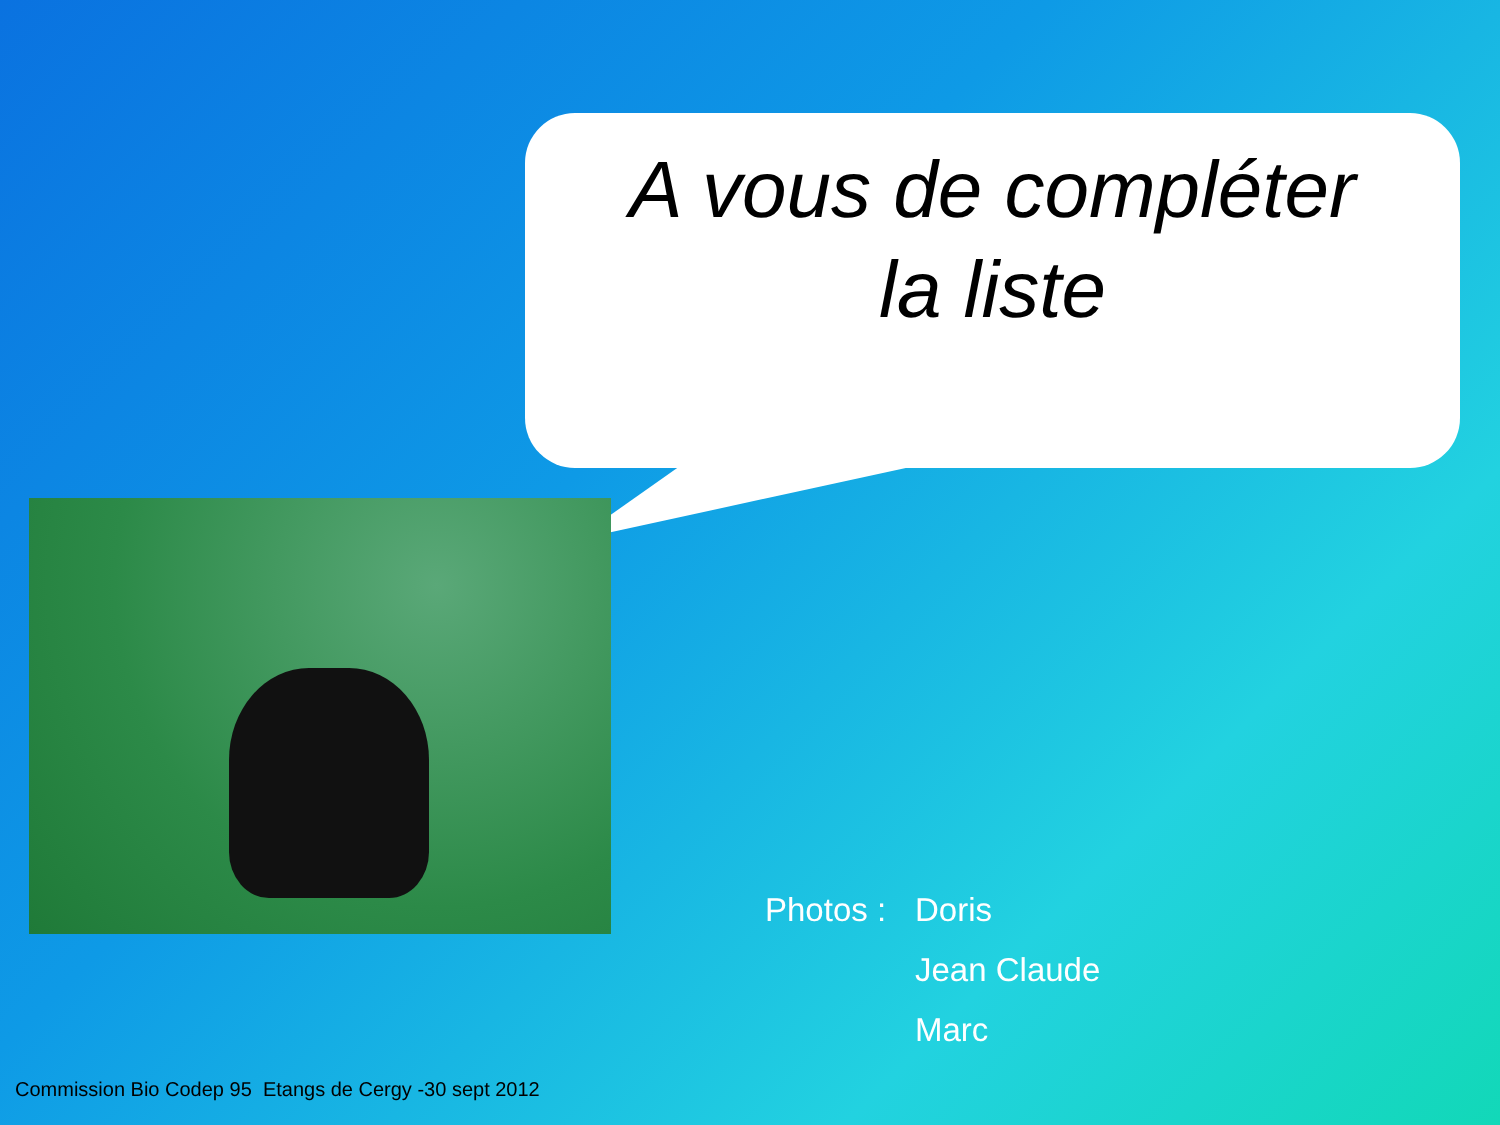A vous de compléter
la liste
Photos : Doris Jean Claude Marc
Commission Bio Codep 95 Etangs de Cergy -30 sept 2012